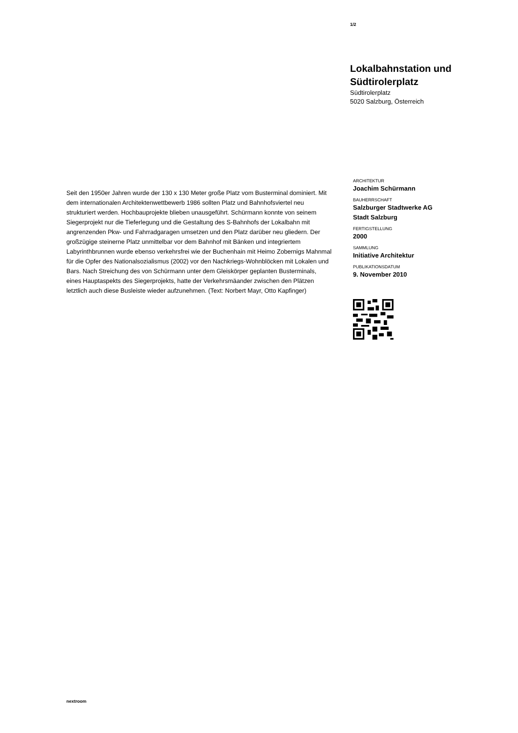1/2
Lokalbahnstation und Südtirolerplatz
Südtirolerplatz
5020 Salzburg, Österreich
Seit den 1950er Jahren wurde der 130 x 130 Meter große Platz vom Busterminal dominiert. Mit dem internationalen Architektenwettbewerb 1986 sollten Platz und Bahnhofsviertel neu strukturiert werden. Hochbauprojekte blieben unausgeführt. Schürmann konnte von seinem Siegerprojekt nur die Tieferlegung und die Gestaltung des S-Bahnhofs der Lokalbahn mit angrenzenden Pkw- und Fahrradgaragen umsetzen und den Platz darüber neu gliedern. Der großzügige steinerne Platz unmittelbar vor dem Bahnhof mit Bänken und integriertem Labyrinthbrunnen wurde ebenso verkehrsfrei wie der Buchenhain mit Heimo Zobernigs Mahnmal für die Opfer des Nationalsozialismus (2002) vor den Nachkriegs-Wohnblöcken mit Lokalen und Bars. Nach Streichung des von Schürmann unter dem Gleiskörper geplanten Busterminals, eines Hauptaspekts des Siegerprojekts, hatte der Verkehrsmäander zwischen den Plätzen letztlich auch diese Busleiste wieder aufzunehmen. (Text: Norbert Mayr, Otto Kapfinger)
ARCHITEKTUR
Joachim Schürmann
BAUHERRSCHAFT
Salzburger Stadtwerke AG
Stadt Salzburg
FERTIGSTELLUNG
2000
SAMMLUNG
Initiative Architektur
PUBLIKATIONSDATUM
9. November 2010
nextroom